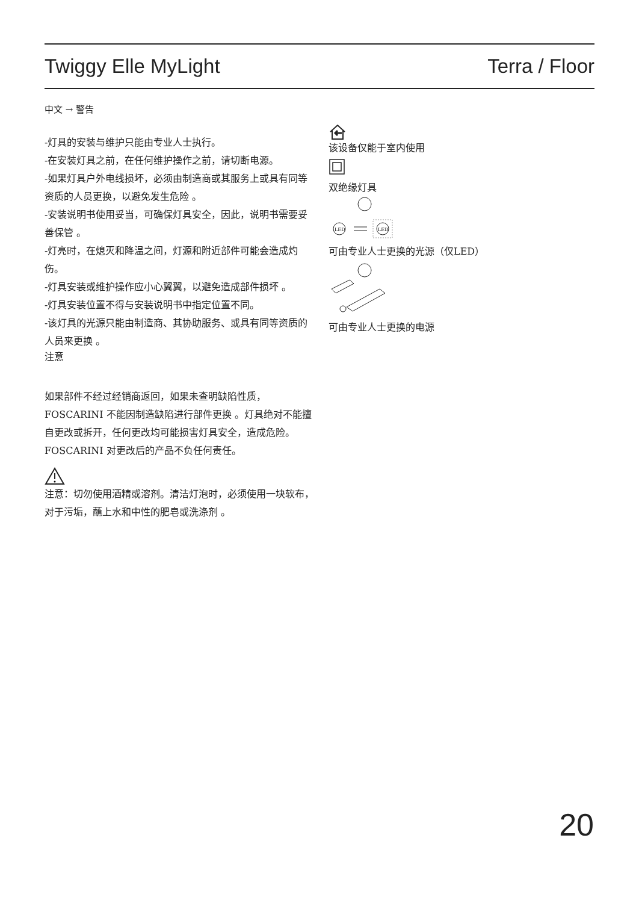Twiggy Elle MyLight Terra / Floor
中文 → 警告
-灯具的安装与维护只能由专业人士执行。
-在安装灯具之前，在任何维护操作之前，请切断电源。
-如果灯具户外电线损坏，必须由制造商或其服务上或具有同等资质的人员更换，以避免发生危险 。
-安装说明书使用妥当，可确保灯具安全，因此，说明书需要妥善保管 。
-灯亮时，在熄灭和降温之间，灯源和附近部件可能会造成灼伤。
-灯具安装或维护操作应小心翼翼，以避免造成部件损坏 。
-灯具安装位置不得与安装说明书中指定位置不同。
-该灯具的光源只能由制造商、其协助服务、或具有同等资质的人员来更换 。
注意
如果部件不经过经销商返回，如果未查明缺陷性质，FOSCARINI 不能因制造缺陷进行部件更换 。灯具绝对不能擅自更改或拆开，任何更改均可能损害灯具安全，造成危险。
FOSCARINI 对更改后的产品不负任何责任。
注意：切勿使用酒精或溶剂。清洁灯泡时，必须使用一块软布，对于污垢，蘸上水和中性的肥皂或洗涤剂 。
该设备仅能于室内使用
双绝缘灯具
LED
LED
可由专业人士更换的光源（仅LED）
可由专业人士更换的电源
20